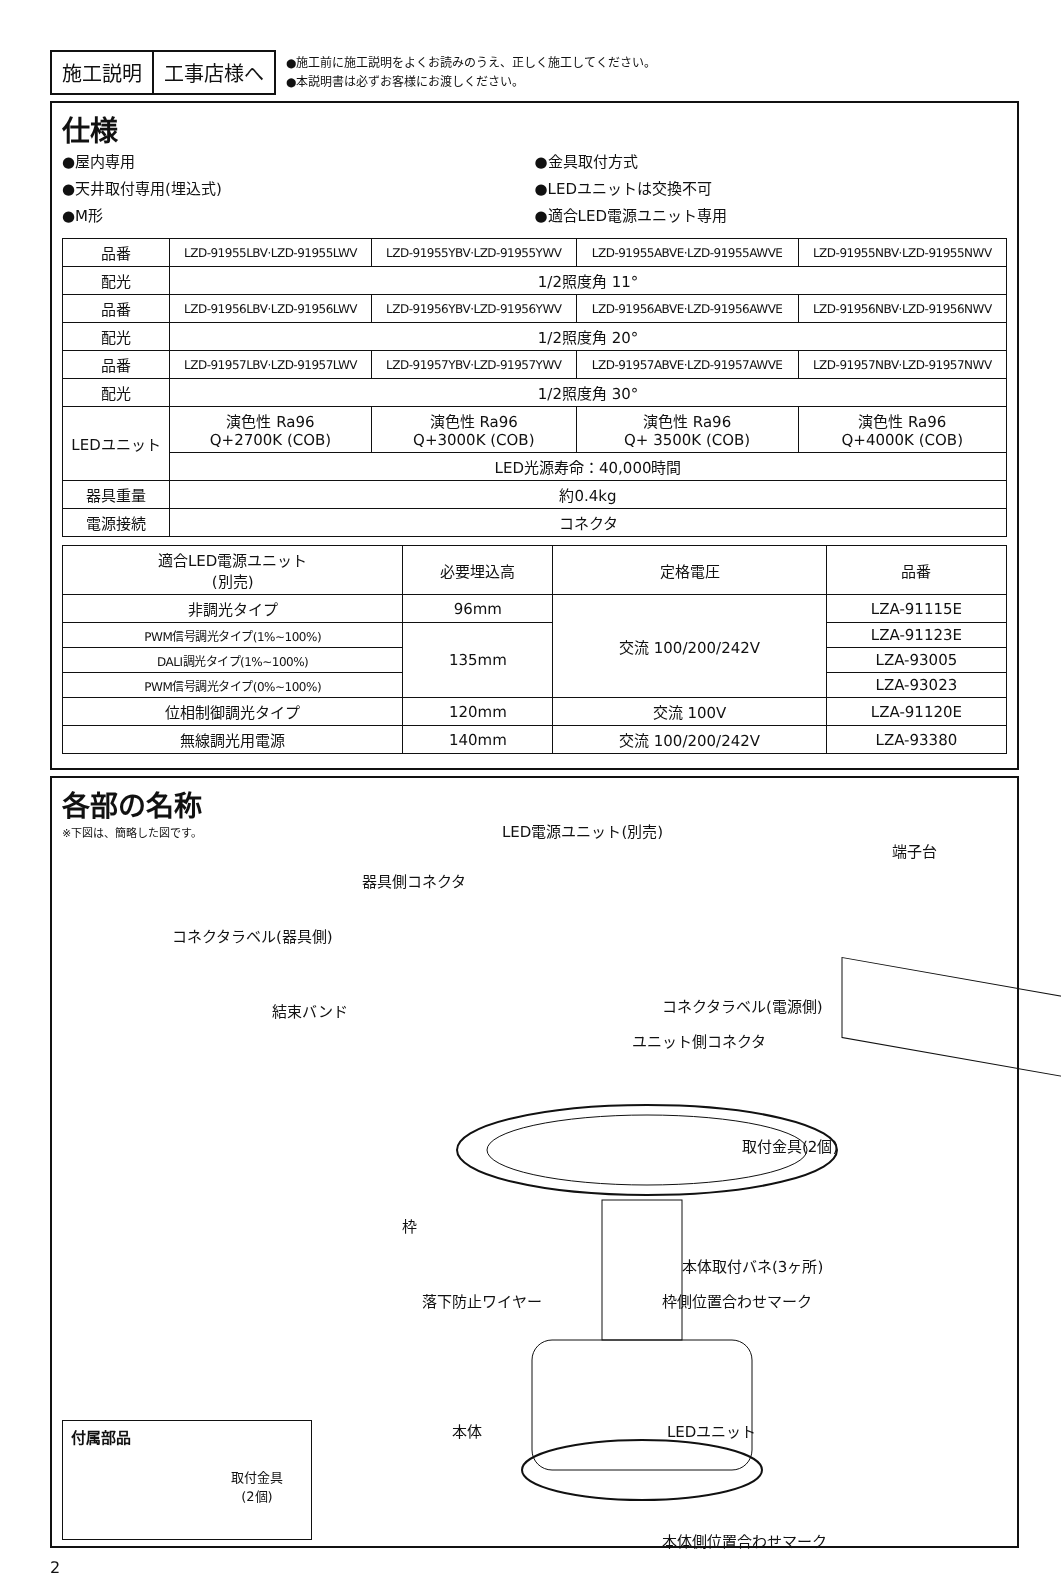施工説明 工事店様へ
●施工前に施工説明をよくお読みのうえ、正しく施工してください。
●本説明書は必ずお客様にお渡しください。
仕様
●屋内専用
●金具取付方式
●天井取付専用(埋込式)
●LEDユニットは交換不可
●M形
●適合LED電源ユニット専用
| 品番 | LZD-91955LBV·LZD-91955LWV | LZD-91955YBV·LZD-91955YWV | LZD-91955ABVE·LZD-91955AWVE | LZD-91955NBV·LZD-91955NWV |
| 配光 | 1/2照度角 11° | | | |
| 品番 | LZD-91956LBV·LZD-91956LWV | LZD-91956YBV·LZD-91956YWV | LZD-91956ABVE·LZD-91956AWVE | LZD-91956NBV·LZD-91956NWV |
| 配光 | 1/2照度角 20° | | | |
| 品番 | LZD-91957LBV·LZD-91957LWV | LZD-91957YBV·LZD-91957YWV | LZD-91957ABVE·LZD-91957AWVE | LZD-91957NBV·LZD-91957NWV |
| 配光 | 1/2照度角 30° | | | |
| LEDユニット | 演色性 Ra96 Q+2700K (COB) | 演色性 Ra96 Q+3000K (COB) | 演色性 Ra96 Q+ 3500K (COB) | 演色性 Ra96 Q+4000K (COB) |
| | LED光源寿命：40,000時間 | | | |
| 器具重量 | 約0.4kg | | | |
| 電源接続 | コネクタ | | | |
| 適合LED電源ユニット (別売) | 必要埋込高 | 定格電圧 | 品番 |
| --- | --- | --- | --- |
| 非調光タイプ | 96mm | 交流 100/200/242V | LZA-91115E |
| PWM信号調光タイプ(1%~100%) | 135mm | | LZA-91123E |
| DALI調光タイプ(1%~100%) | | | LZA-93005 |
| PWM信号調光タイプ(0%~100%) | | | LZA-93023 |
| 位相制御調光タイプ | 120mm | 交流 100V | LZA-91120E |
| 無線調光用電源 | 140mm | 交流 100/200/242V | LZA-93380 |
各部の名称
※下図は、簡略した図です。
LED電源ユニット(別売)
端子台
器具側コネクタ
コネクタラベル(器具側)
結束バンド コネクタラベル(電源側)
ユニット側コネクタ
取付金具(2個)
枠
本体取付バネ(3ヶ所)
落下防止ワイヤー 枠側位置合わせマーク
本体 LEDユニット
本体側位置合わせマーク
付属部品
取付金具
(2個)
2